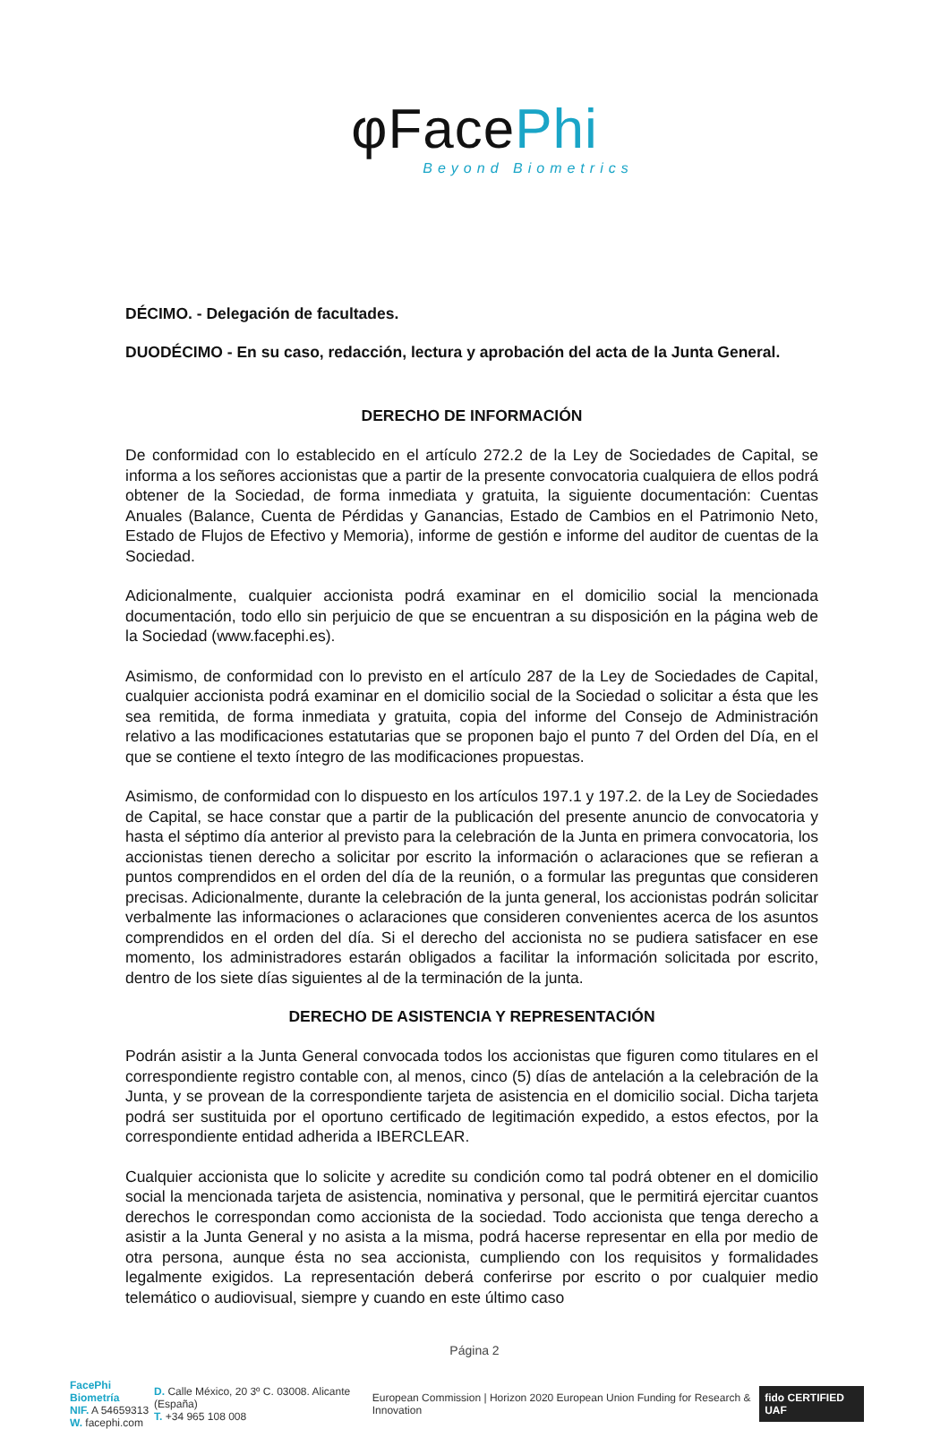φFacePhi
Beyond Biometrics
DÉCIMO. - Delegación de facultades.
DUODÉCIMO - En su caso, redacción, lectura y aprobación del acta de la Junta General.
DERECHO DE INFORMACIÓN
De conformidad con lo establecido en el artículo 272.2 de la Ley de Sociedades de Capital, se informa a los señores accionistas que a partir de la presente convocatoria cualquiera de ellos podrá obtener de la Sociedad, de forma inmediata y gratuita, la siguiente documentación: Cuentas Anuales (Balance, Cuenta de Pérdidas y Ganancias, Estado de Cambios en el Patrimonio Neto, Estado de Flujos de Efectivo y Memoria), informe de gestión e informe del auditor de cuentas de la Sociedad.
Adicionalmente, cualquier accionista podrá examinar en el domicilio social la mencionada documentación, todo ello sin perjuicio de que se encuentran a su disposición en la página web de la Sociedad (www.facephi.es).
Asimismo, de conformidad con lo previsto en el artículo 287 de la Ley de Sociedades de Capital, cualquier accionista podrá examinar en el domicilio social de la Sociedad o solicitar a ésta que les sea remitida, de forma inmediata y gratuita, copia del informe del Consejo de Administración relativo a las modificaciones estatutarias que se proponen bajo el punto 7 del Orden del Día, en el que se contiene el texto íntegro de las modificaciones propuestas.
Asimismo, de conformidad con lo dispuesto en los artículos 197.1 y 197.2. de la Ley de Sociedades de Capital, se hace constar que a partir de la publicación del presente anuncio de convocatoria y hasta el séptimo día anterior al previsto para la celebración de la Junta en primera convocatoria, los accionistas tienen derecho a solicitar por escrito la información o aclaraciones que se refieran a puntos comprendidos en el orden del día de la reunión, o a formular las preguntas que consideren precisas. Adicionalmente, durante la celebración de la junta general, los accionistas podrán solicitar verbalmente las informaciones o aclaraciones que consideren convenientes acerca de los asuntos comprendidos en el orden del día. Si el derecho del accionista no se pudiera satisfacer en ese momento, los administradores estarán obligados a facilitar la información solicitada por escrito, dentro de los siete días siguientes al de la terminación de la junta.
DERECHO DE ASISTENCIA Y REPRESENTACIÓN
Podrán asistir a la Junta General convocada todos los accionistas que figuren como titulares en el correspondiente registro contable con, al menos, cinco (5) días de antelación a la celebración de la Junta, y se provean de la correspondiente tarjeta de asistencia en el domicilio social. Dicha tarjeta podrá ser sustituida por el oportuno certificado de legitimación expedido, a estos efectos, por la correspondiente entidad adherida a IBERCLEAR.
Cualquier accionista que lo solicite y acredite su condición como tal podrá obtener en el domicilio social la mencionada tarjeta de asistencia, nominativa y personal, que le permitirá ejercitar cuantos derechos le correspondan como accionista de la sociedad. Todo accionista que tenga derecho a asistir a la Junta General y no asista a la misma, podrá hacerse representar en ella por medio de otra persona, aunque ésta no sea accionista, cumpliendo con los requisitos y formalidades legalmente exigidos. La representación deberá conferirse por escrito o por cualquier medio telemático o audiovisual, siempre y cuando en este último caso
Página 2
FacePhi Biometría
NIF. A 54659313
W. facephi.com
D. Calle México, 20 3º C. 03008. Alicante (España)
T. +34 965 108 008
European Commission | Horizon 2020 European Union Funding for Research & Innovation
fido CERTIFIED UAF